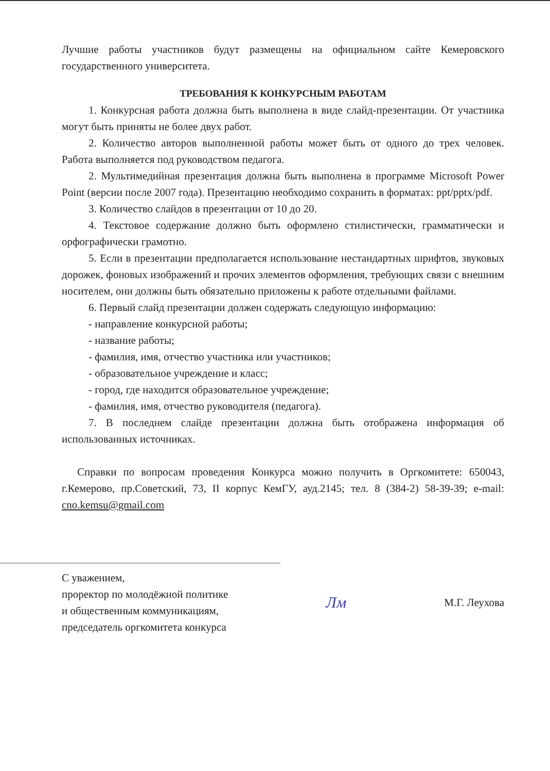Лучшие работы участников будут размещены на официальном сайте Кемеровского государственного университета.
ТРЕБОВАНИЯ К КОНКУРСНЫМ РАБОТАМ
1. Конкурсная работа должна быть выполнена в виде слайд-презентации. От участника могут быть приняты не более двух работ.
2. Количество авторов выполненной работы может быть от одного до трех человек. Работа выполняется под руководством педагога.
2. Мультимедийная презентация должна быть выполнена в программе Microsoft Power Point (версии после 2007 года). Презентацию необходимо сохранить в форматах: ppt/pptx/pdf.
3. Количество слайдов в презентации от 10 до 20.
4. Текстовое содержание должно быть оформлено стилистически, грамматически и орфографически грамотно.
5. Если в презентации предполагается использование нестандартных шрифтов, звуковых дорожек, фоновых изображений и прочих элементов оформления, требующих связи с внешним носителем, они должны быть обязательно приложены к работе отдельными файлами.
6. Первый слайд презентации должен содержать следующую информацию:
- направление конкурсной работы;
- название работы;
- фамилия, имя, отчество участника или участников;
- образовательное учреждение и класс;
- город, где находится образовательное учреждение;
- фамилия, имя, отчество руководителя (педагога).
7. В последнем слайде презентации должна быть отображена информация об использованных источниках.
Справки по вопросам проведения Конкурса можно получить в Оргкомитете: 650043, г.Кемерово, пр.Советский, 73, II корпус КемГУ, ауд.2145; тел. 8 (384-2) 58-39-39; e-mail: cno.kemsu@gmail.com
С уважением,
проректор по молодёжной политике
и общественным коммуникациям,
председатель оргкомитета конкурса
Лм
М.Г. Леухова